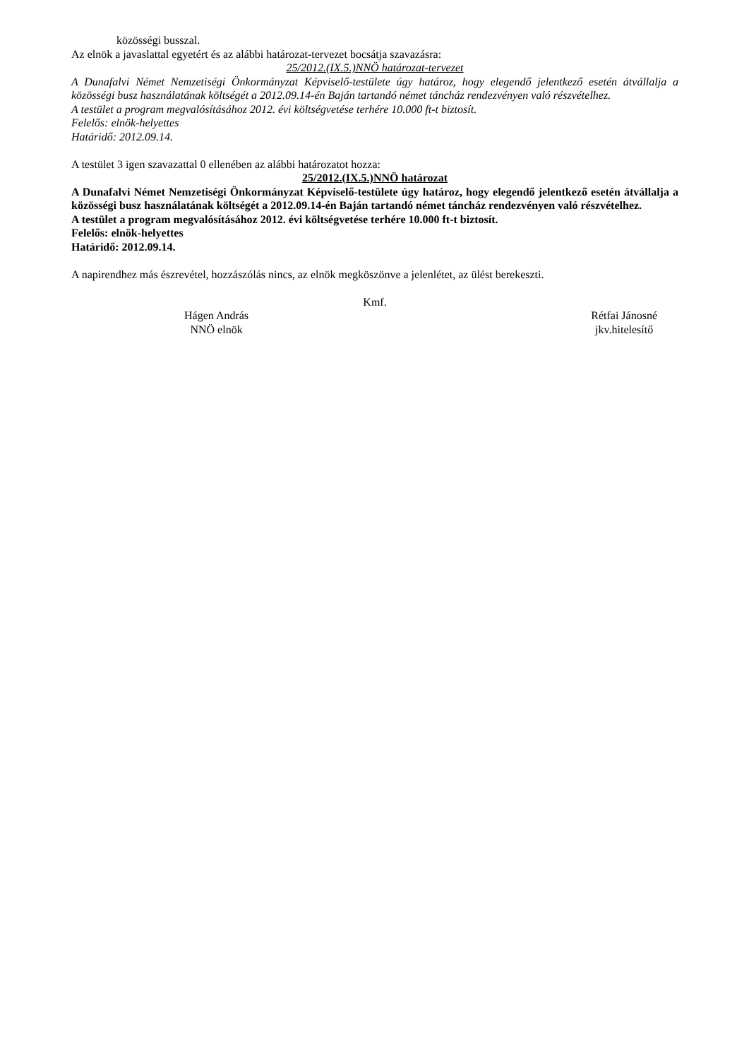közösségi busszal.
Az elnök a javaslattal egyetért és az alábbi határozat-tervezet bocsátja szavazásra:
25/2012.(IX.5.)NNÖ határozat-tervezet
A Dunafalvi Német Nemzetiségi Önkormányzat Képviselő-testülete úgy határoz, hogy elegendő jelentkező esetén átvállalja a közösségi busz használatának költségét a 2012.09.14-én Baján tartandó német táncház rendezvényen való részvételhez.
A testület a program megvalósításához 2012. évi költségvetése terhére 10.000 ft-t biztosít.
Felelős: elnök-helyettes
Határidő: 2012.09.14.
A testület 3 igen szavazattal 0 ellenében az alábbi határozatot hozza:
25/2012.(IX.5.)NNÖ határozat
A Dunafalvi Német Nemzetiségi Önkormányzat Képviselő-testülete úgy határoz, hogy elegendő jelentkező esetén átvállalja a közösségi busz használatának költségét a 2012.09.14-én Baján tartandó német táncház rendezvényen való részvételhez.
A testület a program megvalósításához 2012. évi költségvetése terhére 10.000 ft-t biztosít.
Felelős: elnök-helyettes
Határidő: 2012.09.14.
A napirendhez más észrevétel, hozzászólás nincs, az elnök megköszönve a jelenlétet, az ülést berekeszti.
Kmf.
Hágen András
NNÖ elnök
Rétfai Jánosné
jkv.hitelesítő